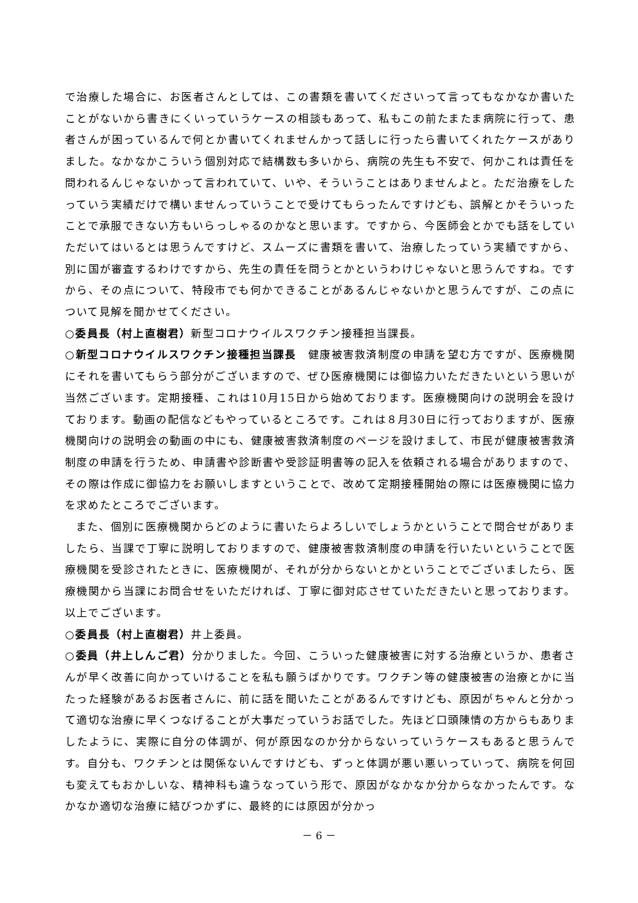で治療した場合に、お医者さんとしては、この書類を書いてくださいって言ってもなかなか書いたことがないから書きにくいっていうケースの相談もあって、私もこの前たまたま病院に行って、患者さんが困っているんで何とか書いてくれませんかって話しに行ったら書いてくれたケースがありました。なかなかこういう個別対応で結構数も多いから、病院の先生も不安で、何かこれは責任を問われるんじゃないかって言われていて、いや、そういうことはありませんよと。ただ治療をしたっていう実績だけで構いませんっていうことで受けてもらったんですけども、誤解とかそういったことで承服できない方もいらっしゃるのかなと思います。ですから、今医師会とかでも話をしていただいてはいるとは思うんですけど、スムーズに書類を書いて、治療したっていう実績ですから、別に国が審査するわけですから、先生の責任を問うとかというわけじゃないと思うんですね。ですから、その点について、特段市でも何かできることがあるんじゃないかと思うんですが、この点について見解を聞かせてください。
○委員長（村上直樹君）新型コロナウイルスワクチン接種担当課長。
○新型コロナウイルスワクチン接種担当課長　健康被害救済制度の申請を望む方ですが、医療機関にそれを書いてもらう部分がございますので、ぜひ医療機関には御協力いただきたいという思いが当然ございます。定期接種、これは10月15日から始めております。医療機関向けの説明会を設けております。動画の配信などもやっているところです。これは８月30日に行っておりますが、医療機関向けの説明会の動画の中にも、健康被害救済制度のページを設けまして、市民が健康被害救済制度の申請を行うため、申請書や診断書や受診証明書等の記入を依頼される場合がありますので、その際は作成に御協力をお願いしますということで、改めて定期接種開始の際には医療機関に協力を求めたところでございます。
また、個別に医療機関からどのように書いたらよろしいでしょうかということで問合せがありましたら、当課で丁寧に説明しておりますので、健康被害救済制度の申請を行いたいということで医療機関を受診されたときに、医療機関が、それが分からないとかということでございましたら、医療機関から当課にお問合せをいただければ、丁寧に御対応させていただきたいと思っております。以上でございます。
○委員長（村上直樹君）井上委員。
○委員（井上しんご君）分かりました。今回、こういった健康被害に対する治療というか、患者さんが早く改善に向かっていけることを私も願うばかりです。ワクチン等の健康被害の治療とかに当たった経験があるお医者さんに、前に話を聞いたことがあるんですけども、原因がちゃんと分かって適切な治療に早くつなげることが大事だっていうお話でした。先ほど口頭陳情の方からもありましたように、実際に自分の体調が、何が原因なのか分からないっていうケースもあると思うんです。自分も、ワクチンとは関係ないんですけども、ずっと体調が悪い悪いっていって、病院を何回も変えてもおかしいな、精神科も違うなっていう形で、原因がなかなか分からなかったんです。なかなか適切な治療に結びつかずに、最終的には原因が分かっ
－ 6 －